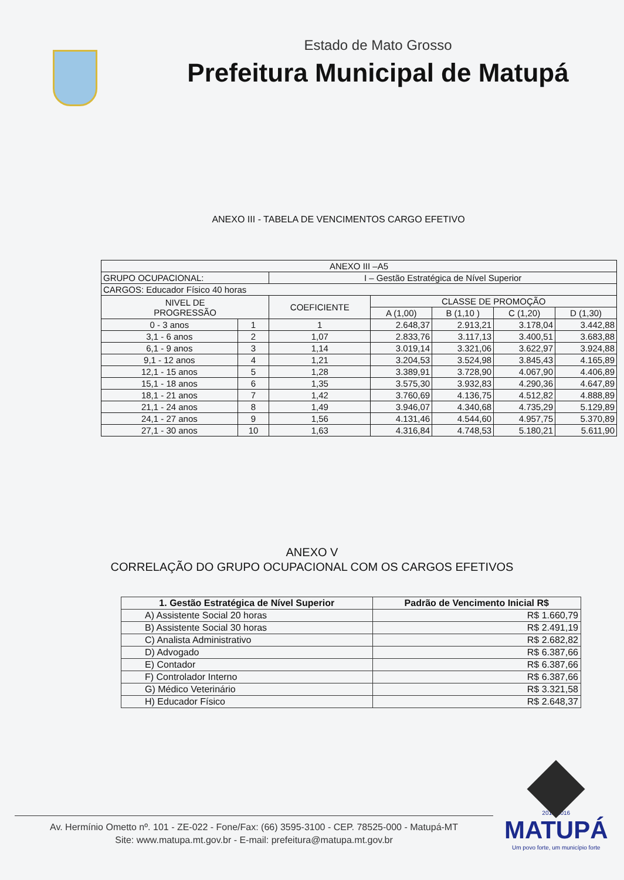Estado de Mato Grosso
Prefeitura Municipal de Matupá
ANEXO III - TABELA DE VENCIMENTOS CARGO EFETIVO
| ANEXO III –A5 | | | | | | |
| GRUPO OCUPACIONAL: | | I – Gestão Estratégica de Nível Superior | | | | |
| CARGOS: Educador Físico 40 horas | | | | | | |
| NIVEL DE PROGRESSÃO | | COEFICIENTE | CLASSE DE PROMOÇÃO | | | |
| | | | A (1,00) | B (1,10 ) | C (1,20) | D (1,30) |
| 0 - 3 anos | 1 | 1 | 2.648,37 | 2.913,21 | 3.178,04 | 3.442,88 |
| 3,1 - 6 anos | 2 | 1,07 | 2.833,76 | 3.117,13 | 3.400,51 | 3.683,88 |
| 6,1 - 9 anos | 3 | 1,14 | 3.019,14 | 3.321,06 | 3.622,97 | 3.924,88 |
| 9,1 - 12 anos | 4 | 1,21 | 3.204,53 | 3.524,98 | 3.845,43 | 4.165,89 |
| 12,1 - 15 anos | 5 | 1,28 | 3.389,91 | 3.728,90 | 4.067,90 | 4.406,89 |
| 15,1 - 18 anos | 6 | 1,35 | 3.575,30 | 3.932,83 | 4.290,36 | 4.647,89 |
| 18,1 - 21 anos | 7 | 1,42 | 3.760,69 | 4.136,75 | 4.512,82 | 4.888,89 |
| 21,1 - 24 anos | 8 | 1,49 | 3.946,07 | 4.340,68 | 4.735,29 | 5.129,89 |
| 24,1 - 27 anos | 9 | 1,56 | 4.131,46 | 4.544,60 | 4.957,75 | 5.370,89 |
| 27,1 - 30 anos | 10 | 1,63 | 4.316,84 | 4.748,53 | 5.180,21 | 5.611,90 |
ANEXO V
CORRELAÇÃO DO GRUPO OCUPACIONAL COM OS CARGOS EFETIVOS
| 1. Gestão Estratégica de Nível Superior | Padrão de Vencimento Inicial R$ |
| --- | --- |
| A) Assistente Social 20 horas | R$ 1.660,79 |
| B) Assistente Social 30 horas | R$ 2.491,19 |
| C) Analista Administrativo | R$ 2.682,82 |
| D) Advogado | R$ 6.387,66 |
| E) Contador | R$ 6.387,66 |
| F) Controlador Interno | R$ 6.387,66 |
| G) Médico Veterinário | R$ 3.321,58 |
| H) Educador Físico | R$ 2.648,37 |
Av. Hermínio Ometto nº. 101 - ZE-022 - Fone/Fax: (66) 3595-3100 - CEP. 78525-000 - Matupá-MT
Site: www.matupa.mt.gov.br - E-mail: prefeitura@matupa.mt.gov.br
2013-2016
MATUPÁ
Um povo forte, um município forte